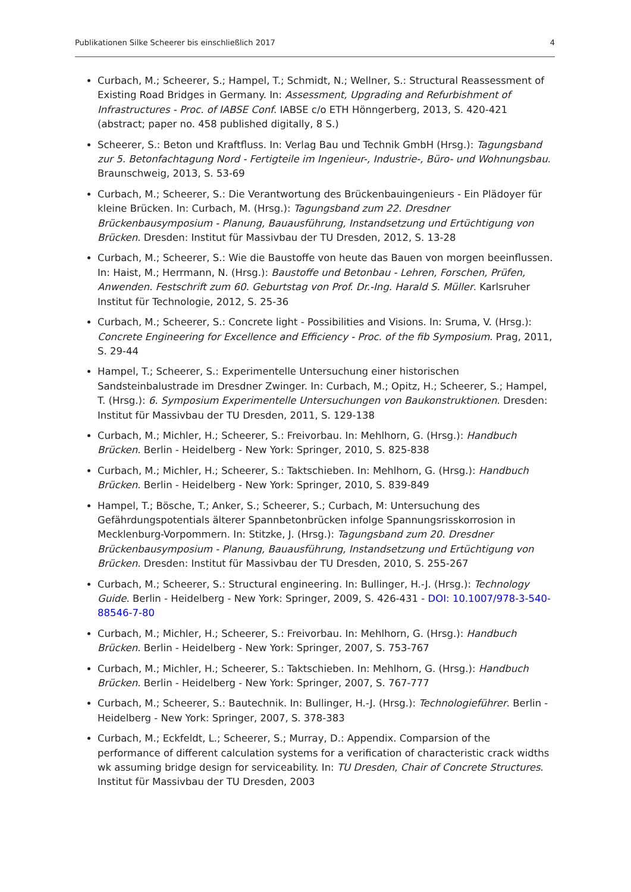Publikationen Silke Scheerer bis einschließlich 2017 4
Curbach, M.; Scheerer, S.; Hampel, T.; Schmidt, N.; Wellner, S.: Structural Reassessment of Existing Road Bridges in Germany. In: Assessment, Upgrading and Refurbishment of Infrastructures - Proc. of IABSE Conf. IABSE c/o ETH Hönngerberg, 2013, S. 420-421 (abstract; paper no. 458 published digitally, 8 S.)
Scheerer, S.: Beton und Kraftfluss. In: Verlag Bau und Technik GmbH (Hrsg.): Tagungsband zur 5. Betonfachtagung Nord - Fertigteile im Ingenieur-, Industrie-, Büro- und Wohnungsbau. Braunschweig, 2013, S. 53-69
Curbach, M.; Scheerer, S.: Die Verantwortung des Brückenbauingenieurs - Ein Plädoyer für kleine Brücken. In: Curbach, M. (Hrsg.): Tagungsband zum 22. Dresdner Brückenbausymposium - Planung, Bauausführung, Instandsetzung und Ertüchtigung von Brücken. Dresden: Institut für Massivbau der TU Dresden, 2012, S. 13-28
Curbach, M.; Scheerer, S.: Wie die Baustoffe von heute das Bauen von morgen beeinflussen. In: Haist, M.; Herrmann, N. (Hrsg.): Baustoffe und Betonbau - Lehren, Forschen, Prüfen, Anwenden. Festschrift zum 60. Geburtstag von Prof. Dr.-Ing. Harald S. Müller. Karlsruher Institut für Technologie, 2012, S. 25-36
Curbach, M.; Scheerer, S.: Concrete light - Possibilities and Visions. In: Sruma, V. (Hrsg.): Concrete Engineering for Excellence and Efficiency - Proc. of the fib Symposium. Prag, 2011, S. 29-44
Hampel, T.; Scheerer, S.: Experimentelle Untersuchung einer historischen Sandsteinbalustrade im Dresdner Zwinger. In: Curbach, M.; Opitz, H.; Scheerer, S.; Hampel, T. (Hrsg.): 6. Symposium Experimentelle Untersuchungen von Baukonstruktionen. Dresden: Institut für Massivbau der TU Dresden, 2011, S. 129-138
Curbach, M.; Michler, H.; Scheerer, S.: Freivorbau. In: Mehlhorn, G. (Hrsg.): Handbuch Brücken. Berlin - Heidelberg - New York: Springer, 2010, S. 825-838
Curbach, M.; Michler, H.; Scheerer, S.: Taktschieben. In: Mehlhorn, G. (Hrsg.): Handbuch Brücken. Berlin - Heidelberg - New York: Springer, 2010, S. 839-849
Hampel, T.; Bösche, T.; Anker, S.; Scheerer, S.; Curbach, M: Untersuchung des Gefährdungspotentials älterer Spannbetonbrücken infolge Spannungsrisskorrosion in Mecklenburg-Vorpommern. In: Stitzke, J. (Hrsg.): Tagungsband zum 20. Dresdner Brückenbausymposium - Planung, Bauausführung, Instandsetzung und Ertüchtigung von Brücken. Dresden: Institut für Massivbau der TU Dresden, 2010, S. 255-267
Curbach, M.; Scheerer, S.: Structural engineering. In: Bullinger, H.-J. (Hrsg.): Technology Guide. Berlin - Heidelberg - New York: Springer, 2009, S. 426-431 - DOI: 10.1007/978-3-540-88546-7-80
Curbach, M.; Michler, H.; Scheerer, S.: Freivorbau. In: Mehlhorn, G. (Hrsg.): Handbuch Brücken. Berlin - Heidelberg - New York: Springer, 2007, S. 753-767
Curbach, M.; Michler, H.; Scheerer, S.: Taktschieben. In: Mehlhorn, G. (Hrsg.): Handbuch Brücken. Berlin - Heidelberg - New York: Springer, 2007, S. 767-777
Curbach, M.; Scheerer, S.: Bautechnik. In: Bullinger, H.-J. (Hrsg.): Technologieführer. Berlin - Heidelberg - New York: Springer, 2007, S. 378-383
Curbach, M.; Eckfeldt, L.; Scheerer, S.; Murray, D.: Appendix. Comparsion of the performance of different calculation systems for a verification of characteristic crack widths wk assuming bridge design for serviceability. In: TU Dresden, Chair of Concrete Structures. Institut für Massivbau der TU Dresden, 2003